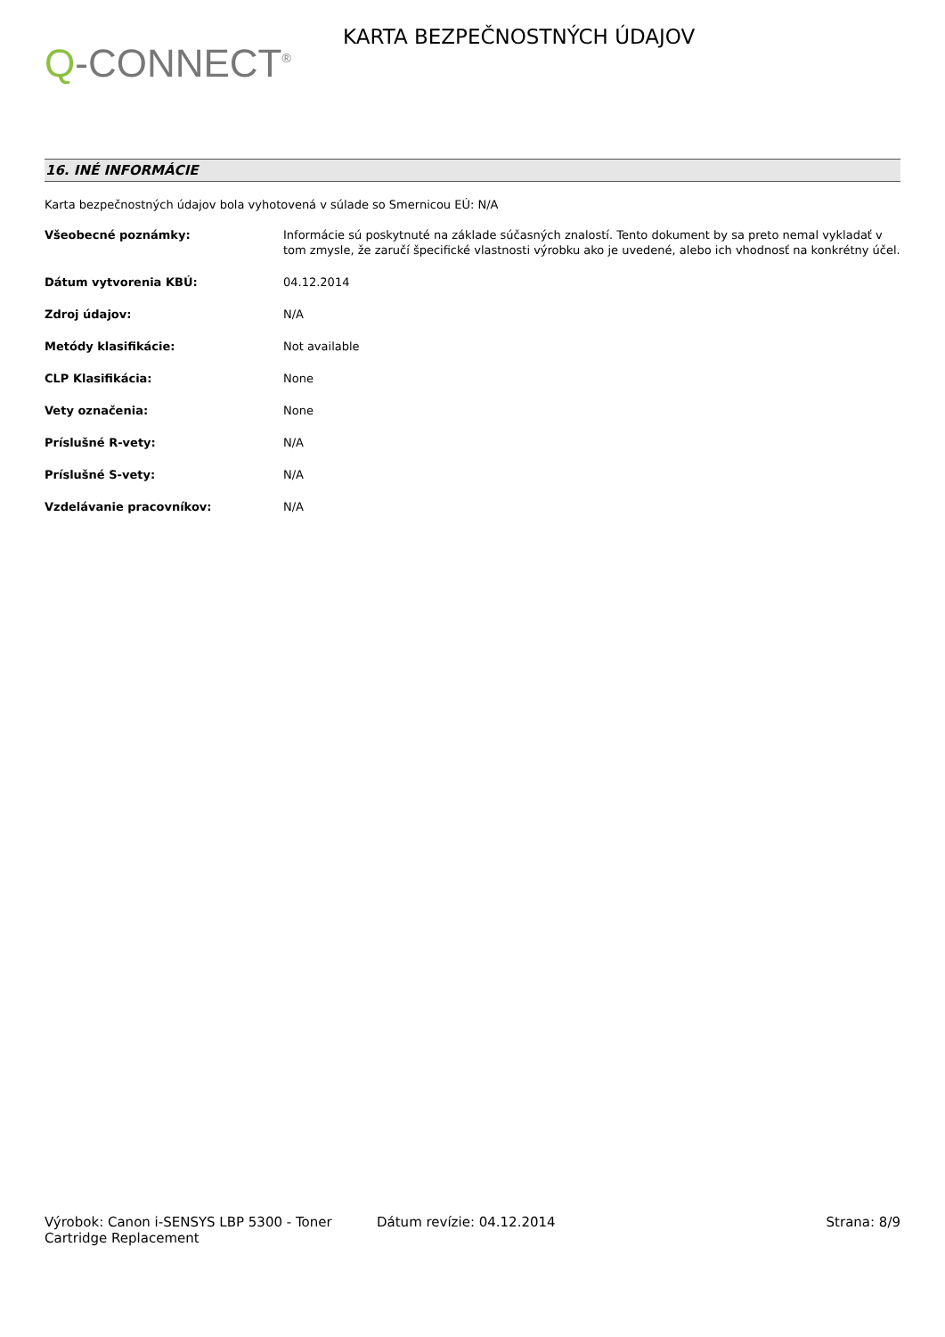Q-CONNECT<sup>®</sup>
KARTA BEZPEČNOSTNÝCH ÚDAJOV
16. INÉ INFORMÁCIE
Karta bezpečnostných údajov bola vyhotovená v súlade so Smernicou EÚ: N/A
| Všeobecné poznámky: | Informácie sú poskytnuté na základe súčasných znalostí. Tento dokument by sa preto nemal vykladať v tom zmysle, že zaručí špecifické vlastnosti výrobku ako je uvedené, alebo ich vhodnosť na konkrétny účel. |
| Dátum vytvorenia KBÚ: | 04.12.2014 |
| Zdroj údajov: | N/A |
| Metódy klasifikácie: | Not available |
| CLP Klasifikácia: | None |
| Vety označenia: | None |
| Príslušné R-vety: | N/A |
| Príslušné S-vety: | N/A |
| Vzdelávanie pracovníkov: | N/A |
Výrobok: Canon i-SENSYS LBP 5300 - Toner Cartridge Replacement
Dátum revízie: 04.12.2014 Strana: 8/9